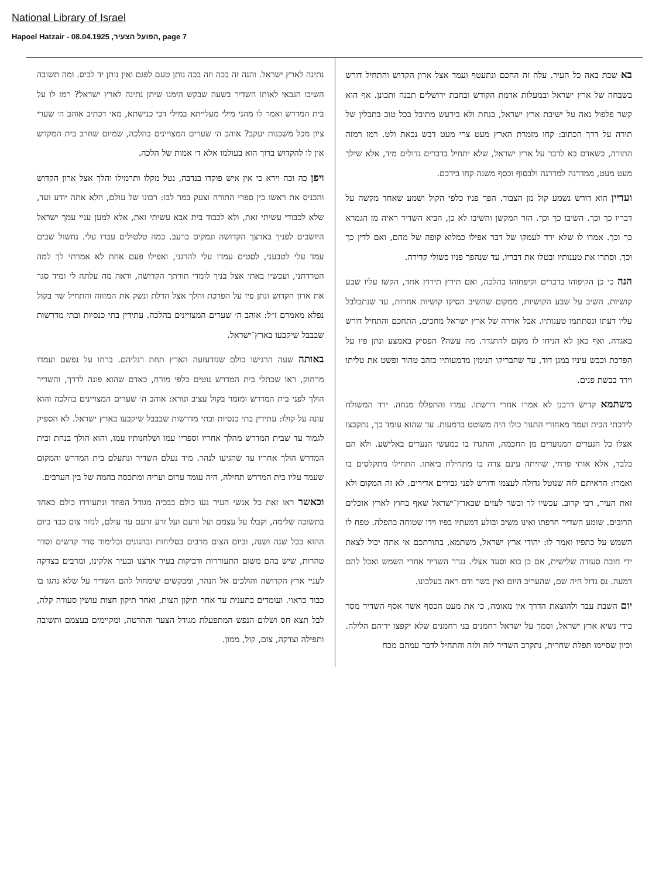National Library of Israel
Hapoel Hatzair - הפועל הצעיר, 08.04.1925, page 7
בא שבת באה כל העיר. עלה זה החכם ונתעטף ועמד אצל ארון הקדוש והתחיל דורש בשבחה של ארץ ישראל ובמעלות אדמת הקודש ובחבת ירושלים תבנה ותכונן. אף הוא קשר פלפול נאה על ישיבת ארץ ישראל, בנחת ולא בירעש מתובל בכל טוב בתבלין של תורה על דרך הכתוב: קחו מזמרת הארץ מעט צרי מעט דבש נכאת ולט. רמז רמזה התורה, כשאדם בא לדבר על ארץ ישראל, שלא יתחיל בדברים גדולים מיד, אלא שילך מעט מעט, ממדרגה למדרגה ולבסוף וכסף משנה קחו בידכם.
ועדיין הוא דורש נשמע קול מן הצבור. הפך פניו כלפי הקול ושמע שאחד מקשה על דבריו כך וכך. השיבו כך וכך. הזר המקשן והשיבו לא כן, הביא השדיר ראיה מן הגמרא כך וכך. אמרו לו שלא ירד לעמקו של דבר אפילו כמלוא קופה של מהם, ואם לדין כך וכך. וסתרו את טענותיו ובטלו את דבריו, עד שנהפך פניו כשולי קדירה.
הנה כי כן הקיפוהו בדברים וקיפחוהו בהלכה, ואם תירץ תירוץ אחד, הקשו עליו שבע קושיות. השיב על שבע הקושיות, ממקום שהשיב הסיקו קושיות אחרות, עד שנתבלבל עליו דעתו ונסתתמו טענותיו. אבל אוירה של ארץ ישראל מחכים, התחכם והתחיל דורש באגדה. ואף כאן לא הניחו לו מקום להתגדר. מה עשה? הפסיק באמצע ונתן פיו על הפרכת וכבש עיניו במגן דוד, עד שהבריקו הנימין מדמעותיו כזהב טהור ופשט את טליתו וירד בבשת פנים.
משתמא קדיש דרבנן לא אמרו אחרי דרשתו. עמדו והתפללו מנחה. ירד המשולח לירכתי הבית ועמד מאחורי התנור כולו היה משוטט ברמעות. עד שהוא עומד כך, נתקבצו אצלו כל הנערים המנוערים מן החכמה, והתגרו בו כמעשי הנערים באלישע. ולא הם בלבד, אלא אותי פרחי, שהיתה עינם צרה בו מתחילת ביאתו. התחילו מתקלסים בו ואמרו: הראיתם לזה שנוטל גדולה לעצמו ודורש לפני גבירים אדירים. לא זה המקום ולא זאת העיר, רבי קרוב. עכשיו לך ובשר לעזים שבארץ־ישראל שאף בחוץ לארץ אוכלים הרובים. שומע השדיר חרפתו ואינו משיב ובולע דמעתיו בפיו וידו שטוחה בתפלה. טפח לו השמש על כתפיו ואמר לו: יהודי ארץ ישראל, משתמא, בתורתכם אי אתה יכול לצאת ידי חובת סעודה שלישית, אם כן בוא וסעד אצלי. נגרר השדיר אחרי השמש ואכל להם דמעה. נס גדול היה שם, שהעריב היום ואין בשר ודם ראה בעלבונו.
יום השבת עבר ולהוצאת הדרך אין מאומה, כי את מעט הכסף אשר אסף השדיר מסר בידי נשיא ארץ ישראל, וסמך על ישראל רחמנים בני רחמנים שלא יקפצו ידיהם הלילה. וכיון שסיימו תפלת שחרית, נתקרב השדיר לזה ולזה והתחיל לדבר עמהם מכח
נתינה לארץ ישראל. והנה זה בכה וזה בכה נותן טעם לפגם ואין נותן יד לכיס. ומה תשובה השיבו הגבאי לאותו השדיר בשעה שבקש הימנו שיתן נתינה לארץ ישראל? רמז לו על בית המדרש ואמר לו מהני מילי מעלייתא במילי דבי כנישתא, מאי דכתיב אוהב ה׳ שערי ציון מכל משכנות יעקב? אוהב ה׳ שערים המצויינים בהלכה, שמיום שחרב בית המקדש אין לו להקדוש ברוך הוא בעולמו אלא ד׳ אמות של הלכה.
ויפן כה וכה וירא כי אין איש פוקדו בנדבה, נטל מקלו ותרמילו והלך אצל ארון הקדוש והכניס את ראשו בין ספרי התורה וצעק במר לבו: רבונו של עולם, הלא אתה יודע ועד, שלא לכבודי עשיתי זאת, ולא לכבוד בית אבא עשיתי זאת, אלא למען עניי עמך ישראל היושבים לפניך בארצך הקדושה ונמקים ברעב. כמה טלטולים עברו עלי. נחשול שבים עמד עלי לטבעני, לסטים עמדו עלי להרגני, ואפילו פעם אחת לא אמרתי לך למה הטרדתני, ועכשיו באתי אצל בניך לומדי תורתך הקדושה, וראה מה עלתה לי ומיד סגר את ארון הקדוש ונתן פיו על הפרכת והלך אצל הדלת ונשק את המזוזה והתחיל שר בקול נפלא מאמרם ז״ל: אוהב ה׳ שערים המצויינים בהלכה. עתידין בתי כנסיות ובתי מדרשות שבבבל שיקבעו בארץ־ישראל.
באותה שעה הרגישו כולם שנזדעזעה הארץ תחת רגליהם. ברחו על נפשם ועמדו מרחוק, ראו שכתלי בית המדרש נוטים כלפי מזרח, כאדם שהוא פונה לדרך, והשדיר הולך לפני בית המדרש ומזמר בקול עציב ונורא: אוהב ה׳ שערים המצויינים בהלכה והוא עונה על קולו: עתידין בתי כנסיות ובתי מדרשות שבבבל שיקבעו בארץ ישראל. לא הספיק לגמור עד שבית המדרש מהלך אחריו וספריו עמו ושלחנותיו עמו, והוא הולך בנחת ובית המדרש הולך אחריו עד שהגיעו לנהר. מיד נעלם השדיר ונתעלם בית המדרש והמקום שעמד עליו בית המדרש תחילה, היה עומד ערום ועריה ומתכסה בהמה של בין הערבים.
וכאשר ראו זאת כל אנשי העיר געו כולם בבכיה מגודל הפחד ונתעוררו כולם כאחד בתשובה שלימה, וקבלו על עצמם ועל זרעם ועל זרע זרעם עד עולם, לנזור צום כבד ביום ההוא בכל שנה ושנה, וביום הצום מרבים בסליחות ובהגונים ובלימוד סדר קדשים וסדר טהרות, שיש בהם משום התעוררות ודביקות בעיר ארצנו ובעיר אלקינו, ומרבים בצדקה לעניי ארץ הקדושה והולכים אל הנהר, ומבקשים שימחול להם השדיר על שלא נהגו בו כבוד כראוי. ועומדים בתענית עד אחר תיקון הצות, ואחר תיקון חצות עושין סעודה קלה, לבל תצא חס ושלום הנפש המתפעלת מגודל הצער וההרטה, ומקיימים בעצמם ותשובה ותפילה וצדקה, צום, קול, ממון.